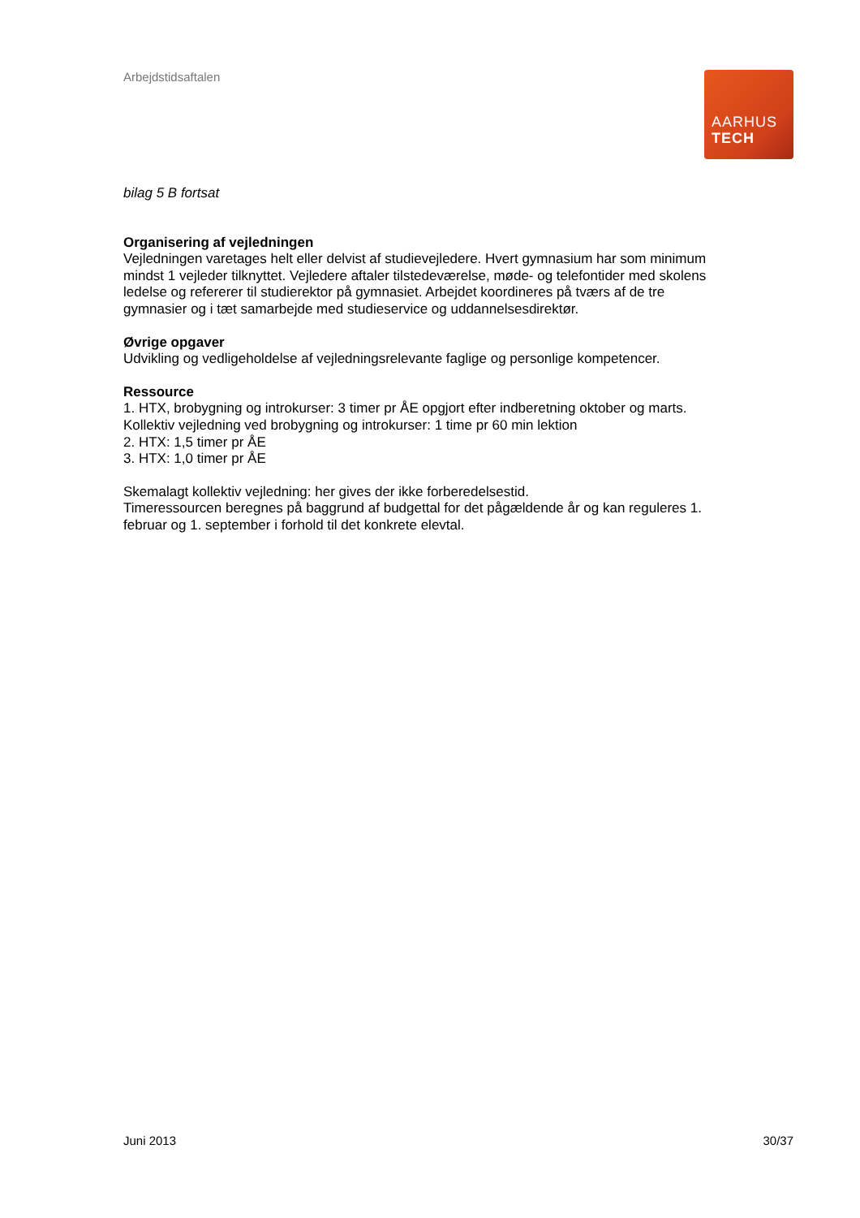Arbejdstidsaftalen
AARHUS
TECH
bilag 5 B fortsat
Organisering af vejledningen
Vejledningen varetages helt eller delvist af studievejledere. Hvert gymnasium har som mi­nimum mindst 1 vejleder tilknyttet. Vejledere aftaler tilstedeværelse, møde- og telefontider med skolens ledelse og refererer til studierektor på gymnasiet. Arbejdet koordineres på tværs af de tre gymnasier og i tæt samarbejde med studieservice og uddannelsesdirektør.
Øvrige opgaver
Udvikling og vedligeholdelse af vejledningsrelevante faglige og personlige kompetencer.
Ressource
1. HTX, brobygning og introkurser: 3 timer pr ÅE opgjort efter indberetning oktober og marts. Kollektiv vejledning ved brobygning og introkurser: 1 time pr 60 min lektion
2. HTX: 1,5 timer pr ÅE
3. HTX: 1,0 timer pr ÅE
Skemalagt kollektiv vejledning: her gives der ikke forberedelsestid.
Timeressourcen beregnes på baggrund af budgettal for det pågældende år og kan regule­res 1. februar og 1. september i forhold til det konkrete elevtal.
Juni 2013 30/37